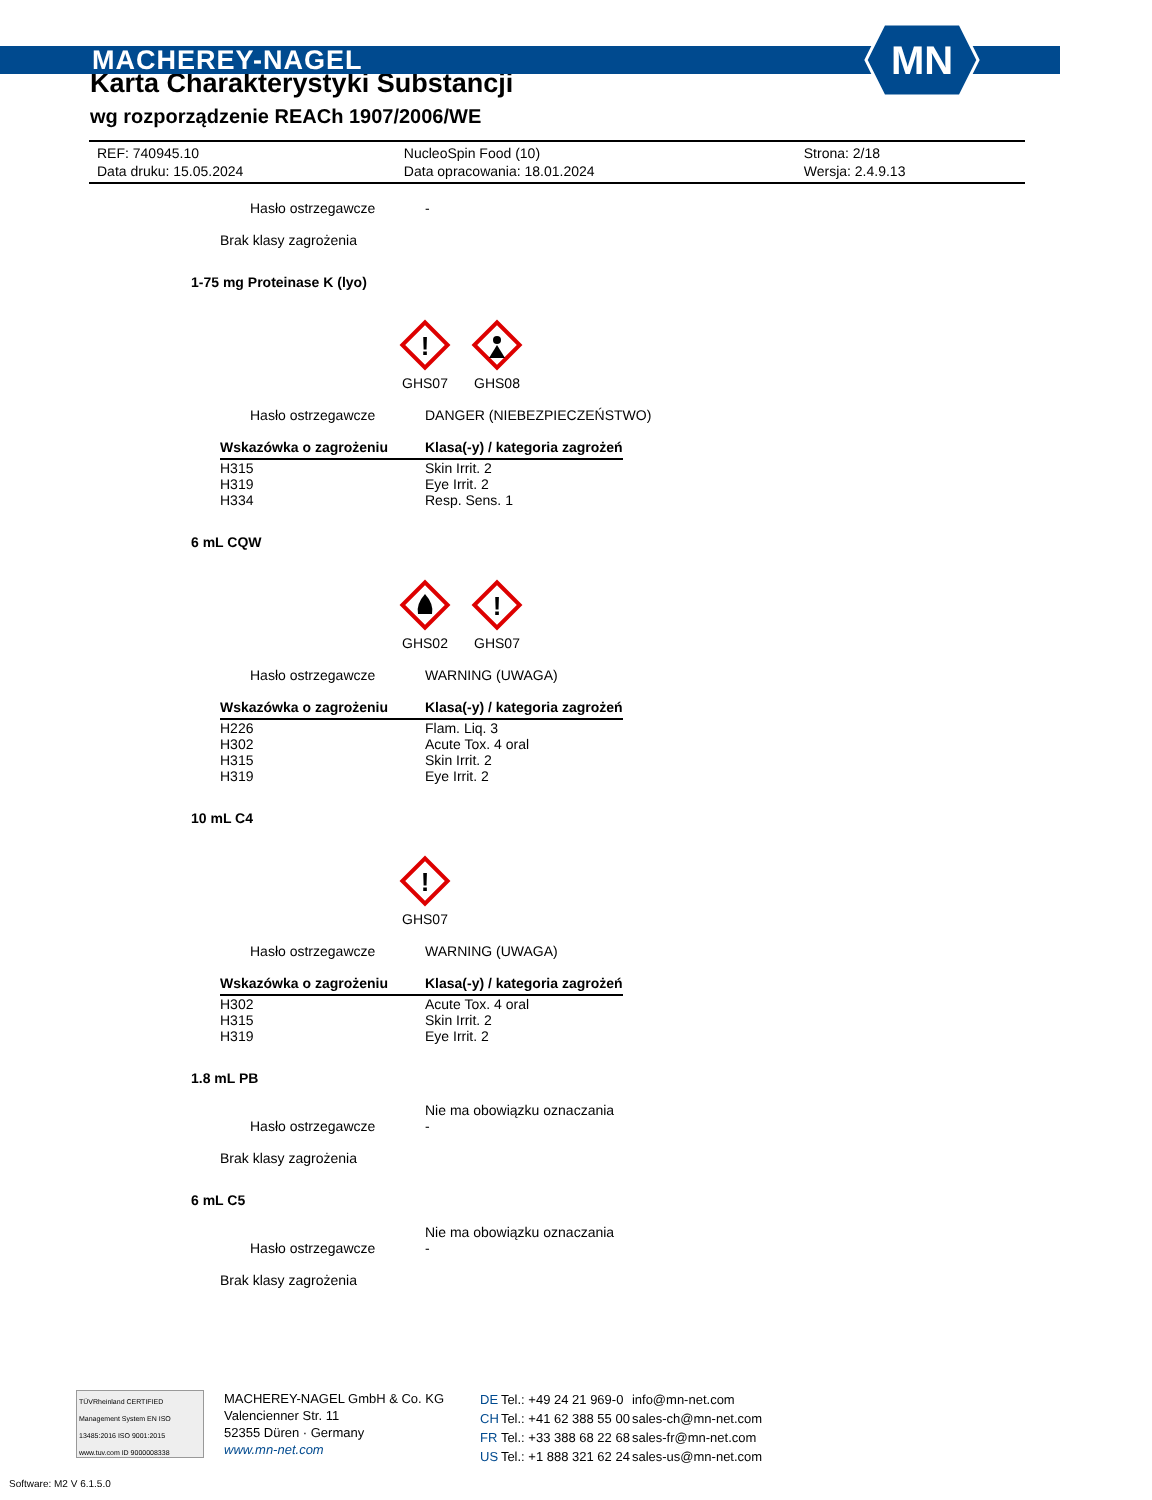MACHEREY-NAGEL
MN
Karta Charakterystyki Substancji
wg rozporządzenie REACh 1907/2006/WE
| REF: 740945.10 | NucleoSpin Food (10) | Strona: 2/18 |
| Data druku: 15.05.2024 | Data opracowania: 18.01.2024 | Wersja: 2.4.9.13 |
Hasło ostrzegawcze -
Brak klasy zagrożenia
1-75 mg Proteinase K (lyo)
!
GHS07
GHS08
Hasło ostrzegawcze DANGER (NIEBEZPIECZEŃSTWO)
| Wskazówka o zagrożeniu | Klasa(-y) / kategoria zagrożeń |
| --- | --- |
| H315 | Skin Irrit. 2 |
| H319 | Eye Irrit. 2 |
| H334 | Resp. Sens. 1 |
6 mL CQW
GHS02
!
GHS07
Hasło ostrzegawcze WARNING (UWAGA)
| Wskazówka o zagrożeniu | Klasa(-y) / kategoria zagrożeń |
| --- | --- |
| H226 | Flam. Liq. 3 |
| H302 | Acute Tox. 4 oral |
| H315 | Skin Irrit. 2 |
| H319 | Eye Irrit. 2 |
10 mL C4
!
GHS07
Hasło ostrzegawcze WARNING (UWAGA)
| Wskazówka o zagrożeniu | Klasa(-y) / kategoria zagrożeń |
| --- | --- |
| H302 | Acute Tox. 4 oral |
| H315 | Skin Irrit. 2 |
| H319 | Eye Irrit. 2 |
1.8 mL PB
Nie ma obowiązku oznaczania
Hasło ostrzegawcze -
Brak klasy zagrożenia
6 mL C5
Nie ma obowiązku oznaczania
Hasło ostrzegawcze -
Brak klasy zagrożenia
TÜVRheinland CERTIFIED
Management System EN ISO 13485:2016 ISO 9001:2015
www.tuv.com ID 9000008338
MACHEREY-NAGEL GmbH & Co. KG
Valencienner Str. 11
52355 Düren · Germany
www.mn-net.com
| DE | Tel.: +49 24 21 969-0 | info@mn-net.com |
| CH | Tel.: +41 62 388 55 00 | sales-ch@mn-net.com |
| FR | Tel.: +33 388 68 22 68 | sales-fr@mn-net.com |
| US | Tel.: +1 888 321 62 24 | sales-us@mn-net.com |
Software: M2 V 6.1.5.0